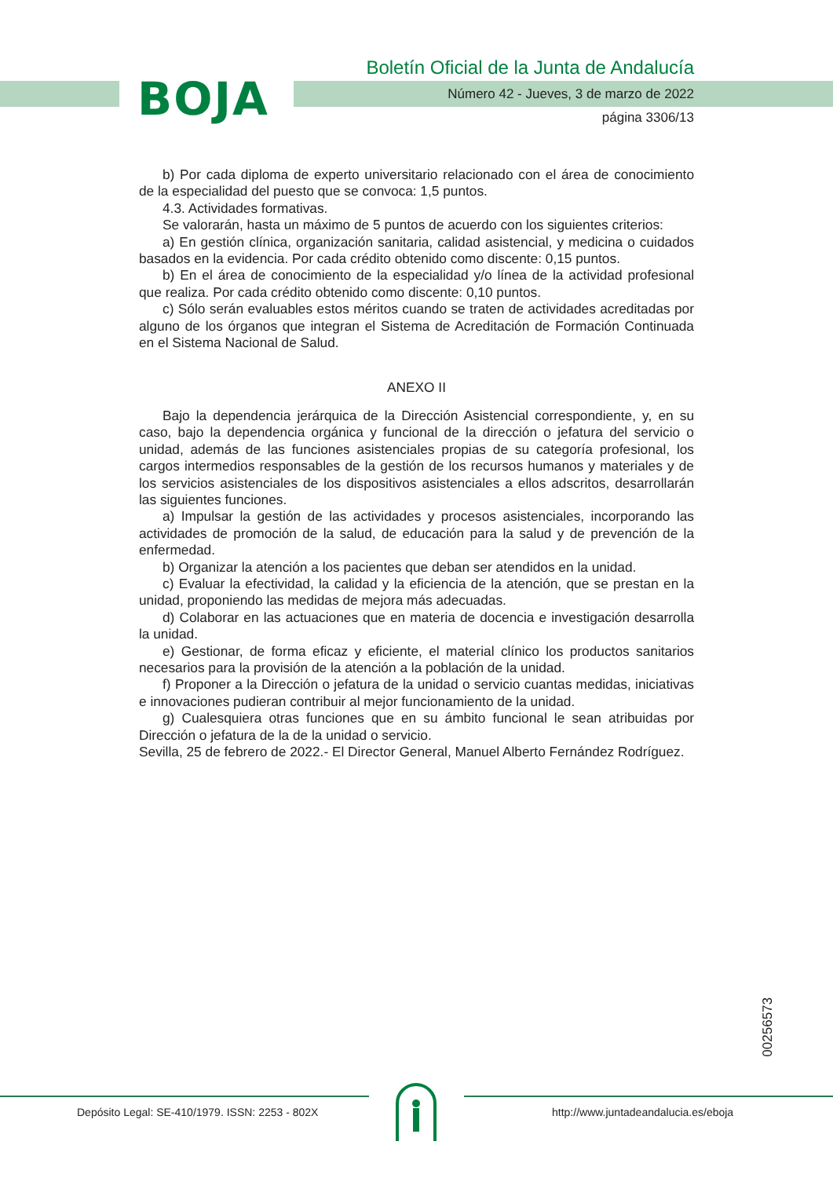BOJA
Boletín Oficial de la Junta de Andalucía
Número 42 - Jueves, 3 de marzo de 2022
página 3306/13
b) Por cada diploma de experto universitario relacionado con el área de conocimiento de la especialidad del puesto que se convoca: 1,5 puntos.
4.3. Actividades formativas.
Se valorarán, hasta un máximo de 5 puntos de acuerdo con los siguientes criterios:
a) En gestión clínica, organización sanitaria, calidad asistencial, y medicina o cuidados basados en la evidencia. Por cada crédito obtenido como discente: 0,15 puntos.
b) En el área de conocimiento de la especialidad y/o línea de la actividad profesional que realiza. Por cada crédito obtenido como discente: 0,10 puntos.
c) Sólo serán evaluables estos méritos cuando se traten de actividades acreditadas por alguno de los órganos que integran el Sistema de Acreditación de Formación Continuada en el Sistema Nacional de Salud.
ANEXO II
Bajo la dependencia jerárquica de la Dirección Asistencial correspondiente, y, en su caso, bajo la dependencia orgánica y funcional de la dirección o jefatura del servicio o unidad, además de las funciones asistenciales propias de su categoría profesional, los cargos intermedios responsables de la gestión de los recursos humanos y materiales y de los servicios asistenciales de los dispositivos asistenciales a ellos adscritos, desarrollarán las siguientes funciones.
a) Impulsar la gestión de las actividades y procesos asistenciales, incorporando las actividades de promoción de la salud, de educación para la salud y de prevención de la enfermedad.
b) Organizar la atención a los pacientes que deban ser atendidos en la unidad.
c) Evaluar la efectividad, la calidad y la eficiencia de la atención, que se prestan en la unidad, proponiendo las medidas de mejora más adecuadas.
d) Colaborar en las actuaciones que en materia de docencia e investigación desarrolla la unidad.
e) Gestionar, de forma eficaz y eficiente, el material clínico los productos sanitarios necesarios para la provisión de la atención a la población de la unidad.
f) Proponer a la Dirección o jefatura de la unidad o servicio cuantas medidas, iniciativas e innovaciones pudieran contribuir al mejor funcionamiento de la unidad.
g) Cualesquiera otras funciones que en su ámbito funcional le sean atribuidas por Dirección o jefatura de la de la unidad o servicio.
Sevilla, 25 de febrero de 2022.- El Director General, Manuel Alberto Fernández Rodríguez.
00256573
Depósito Legal: SE-410/1979. ISSN: 2253 - 802X
http://www.juntadeandalucia.es/eboja